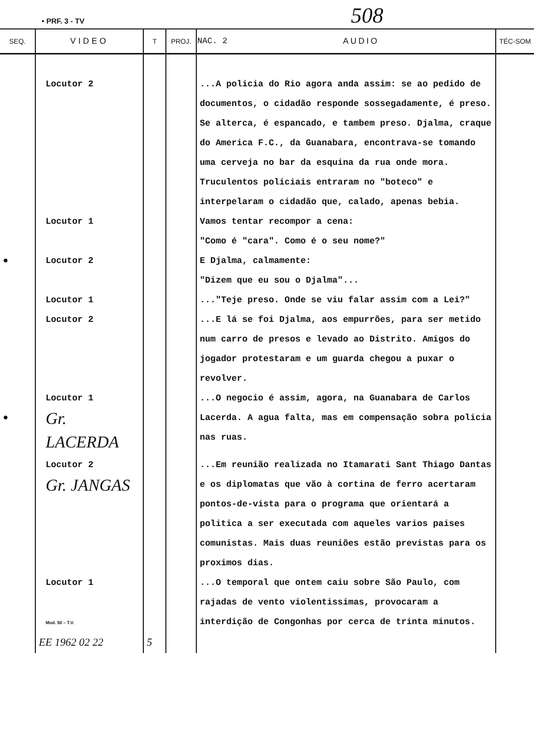• PRF. 3 - TV 508
| SEQ. | VIDEO | T | PROJ. | NAC. 2 AUDIO | TÉC-SOM |
| --- | --- | --- | --- | --- | --- |
| | Locutor 2 | | | ...A policia do Rio agora anda assim: se ao pedido de documentos, o cidadão responde sossegadamente, é preso. Se alterca, é espancado, e tambem preso. Djalma, craque do America F.C., da Guanabara, encontrava-se tomando uma cerveja no bar da esquina da rua onde mora. Truculentos policiais entraram no "boteco" e interpelaram o cidadão que, calado, apenas bebia. | |
| | Locutor 1 | | | Vamos tentar recompor a cena: "Como é "cara". Como é o seu nome?" | |
| ● | Locutor 2 | | | E Djalma, calmamente: "Dizem que eu sou o Djalma"... | |
| | Locutor 1 | | | ..."Teje preso. Onde se viu falar assim com a Lei?" | |
| | Locutor 2 | | | ...E lá se foi Djalma, aos empurrões, para ser metido num carro de presos e levado ao Distrito. Amigos do jogador protestaram e um guarda chegou a puxar o revolver. | |
| ● | Locutor 1 Gr. LACERDA | | | ...O negocio é assim, agora, na Guanabara de Carlos Lacerda. A agua falta, mas em compensação sobra policia nas ruas. | |
| | Locutor 2 Gr. JANGAS | | | ...Em reunião realizada no Itamarati Sant Thiago Dantas e os diplomatas que vão à cortina de ferro acertaram pontos-de-vista para o programa que orientará a politica a ser executada com aqueles varios paises comunistas. Mais duas reuniões estão previstas para os proximos dias. | |
| | Locutor 1 Mod. 50 – T.V. | | | ...O temporal que ontem caiu sobre São Paulo, com rajadas de vento violentissimas, provocaram a interdição de Congonhas por cerca de trinta minutos. | |
| | EE 1962 02 22 | 5 | | | |